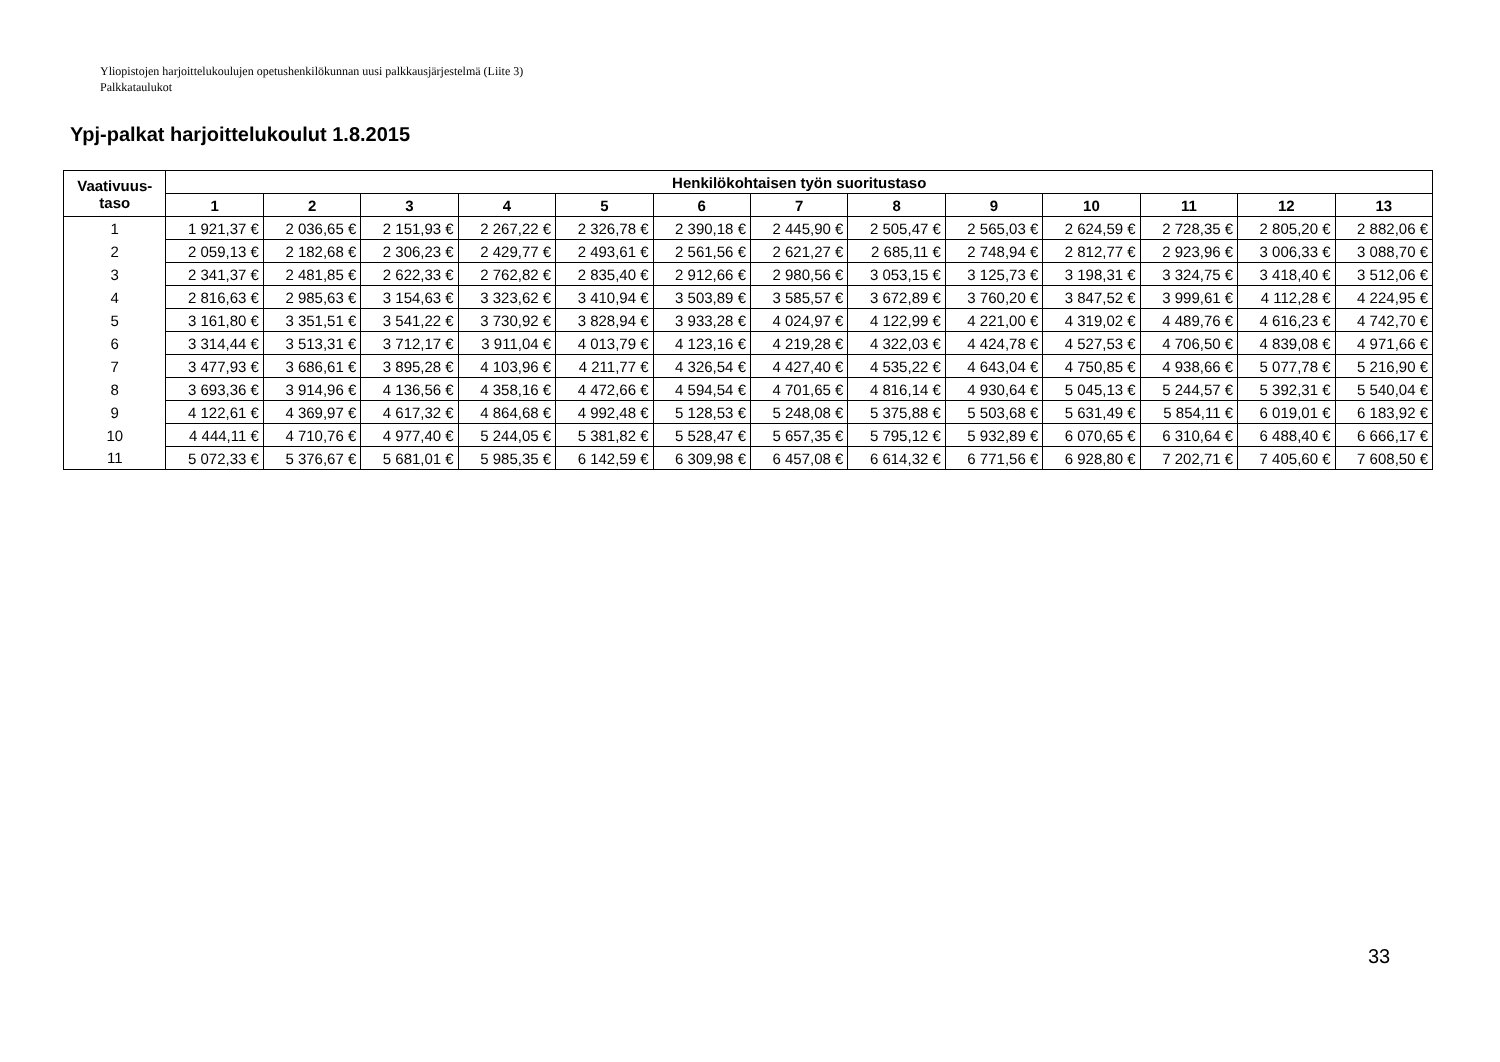Yliopistojen harjoittelukoulujen opetushenkilökunnan uusi palkkausjärjestelmä (Liite 3)
Palkkataulukot
Ypj-palkat harjoittelukoulut 1.8.2015
| Vaativuus- taso | Henkilökohtaisen työn suoritustaso | | | | | | | | | | | | |
| --- | --- | --- | --- | --- | --- | --- | --- | --- | --- | --- | --- | --- | --- |
| | 1 | 2 | 3 | 4 | 5 | 6 | 7 | 8 | 9 | 10 | 11 | 12 | 13 |
| 1 | 1 921,37 € | 2 036,65 € | 2 151,93 € | 2 267,22 € | 2 326,78 € | 2 390,18 € | 2 445,90 € | 2 505,47 € | 2 565,03 € | 2 624,59 € | 2 728,35 € | 2 805,20 € | 2 882,06 € |
| 2 | 2 059,13 € | 2 182,68 € | 2 306,23 € | 2 429,77 € | 2 493,61 € | 2 561,56 € | 2 621,27 € | 2 685,11 € | 2 748,94 € | 2 812,77 € | 2 923,96 € | 3 006,33 € | 3 088,70 € |
| 3 | 2 341,37 € | 2 481,85 € | 2 622,33 € | 2 762,82 € | 2 835,40 € | 2 912,66 € | 2 980,56 € | 3 053,15 € | 3 125,73 € | 3 198,31 € | 3 324,75 € | 3 418,40 € | 3 512,06 € |
| 4 | 2 816,63 € | 2 985,63 € | 3 154,63 € | 3 323,62 € | 3 410,94 € | 3 503,89 € | 3 585,57 € | 3 672,89 € | 3 760,20 € | 3 847,52 € | 3 999,61 € | 4 112,28 € | 4 224,95 € |
| 5 | 3 161,80 € | 3 351,51 € | 3 541,22 € | 3 730,92 € | 3 828,94 € | 3 933,28 € | 4 024,97 € | 4 122,99 € | 4 221,00 € | 4 319,02 € | 4 489,76 € | 4 616,23 € | 4 742,70 € |
| 6 | 3 314,44 € | 3 513,31 € | 3 712,17 € | 3 911,04 € | 4 013,79 € | 4 123,16 € | 4 219,28 € | 4 322,03 € | 4 424,78 € | 4 527,53 € | 4 706,50 € | 4 839,08 € | 4 971,66 € |
| 7 | 3 477,93 € | 3 686,61 € | 3 895,28 € | 4 103,96 € | 4 211,77 € | 4 326,54 € | 4 427,40 € | 4 535,22 € | 4 643,04 € | 4 750,85 € | 4 938,66 € | 5 077,78 € | 5 216,90 € |
| 8 | 3 693,36 € | 3 914,96 € | 4 136,56 € | 4 358,16 € | 4 472,66 € | 4 594,54 € | 4 701,65 € | 4 816,14 € | 4 930,64 € | 5 045,13 € | 5 244,57 € | 5 392,31 € | 5 540,04 € |
| 9 | 4 122,61 € | 4 369,97 € | 4 617,32 € | 4 864,68 € | 4 992,48 € | 5 128,53 € | 5 248,08 € | 5 375,88 € | 5 503,68 € | 5 631,49 € | 5 854,11 € | 6 019,01 € | 6 183,92 € |
| 10 | 4 444,11 € | 4 710,76 € | 4 977,40 € | 5 244,05 € | 5 381,82 € | 5 528,47 € | 5 657,35 € | 5 795,12 € | 5 932,89 € | 6 070,65 € | 6 310,64 € | 6 488,40 € | 6 666,17 € |
| 11 | 5 072,33 € | 5 376,67 € | 5 681,01 € | 5 985,35 € | 6 142,59 € | 6 309,98 € | 6 457,08 € | 6 614,32 € | 6 771,56 € | 6 928,80 € | 7 202,71 € | 7 405,60 € | 7 608,50 € |
33